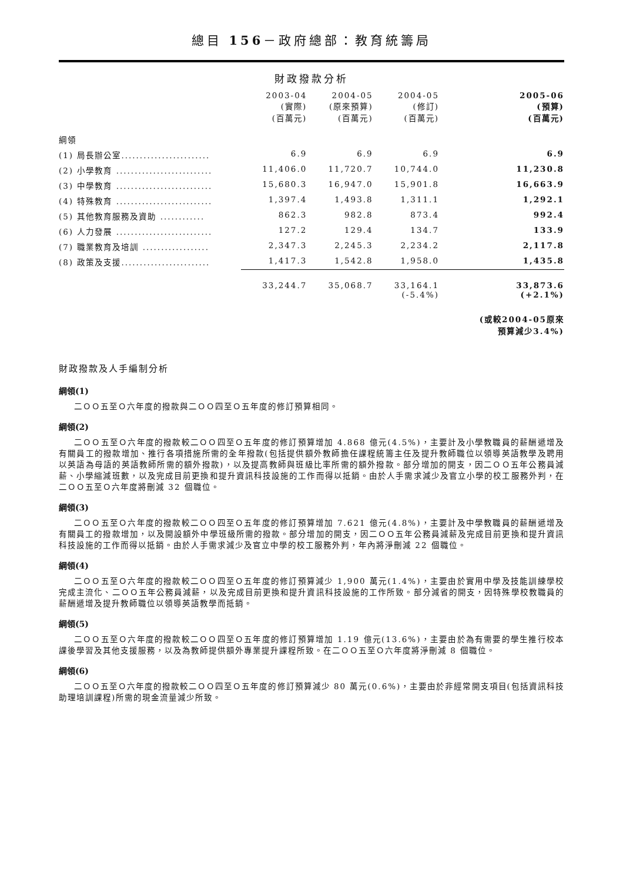總目 156－政府總部：教育統籌局
財政撥款分析
| | 2003-04 (實際) (百萬元) | 2004-05 (原來預算) (百萬元) | 2004-05 (修訂) (百萬元) | 2005-06 (預算) (百萬元) |
| --- | --- | --- | --- | --- |
| 綱領 | | | | |
| (1) 局長辦公室........................ | 6.9 | 6.9 | 6.9 | 6.9 |
| (2) 小學教育 .......................... | 11,406.0 | 11,720.7 | 10,744.0 | 11,230.8 |
| (3) 中學教育 .......................... | 15,680.3 | 16,947.0 | 15,901.8 | 16,663.9 |
| (4) 特殊教育 .......................... | 1,397.4 | 1,493.8 | 1,311.1 | 1,292.1 |
| (5) 其他教育服務及資助 ............ | 862.3 | 982.8 | 873.4 | 992.4 |
| (6) 人力發展 .......................... | 127.2 | 129.4 | 134.7 | 133.9 |
| (7) 職業教育及培訓 .................. | 2,347.3 | 2,245.3 | 2,234.2 | 2,117.8 |
| (8) 政策及支援........................ | 1,417.3 | 1,542.8 | 1,958.0 | 1,435.8 |
| | 33,244.7 | 35,068.7 | 33,164.1 (-5.4%) | 33,873.6 (+2.1%) |
| | | | | (或較2004-05原來 預算減少3.4%) |
財政撥款及人手編制分析
綱領(1)
二ＯＯ五至Ｏ六年度的撥款與二ＯＯ四至Ｏ五年度的修訂預算相同。
綱領(2)
二ＯＯ五至Ｏ六年度的撥款較二ＯＯ四至Ｏ五年度的修訂預算增加 4.868 億元(4.5%)，主要計及小學教職員的薪酬遞增及有關員工的撥款增加、推行各項措施所需的全年撥款(包括提供額外教師擔任課程統籌主任及提升教師職位以領導英語教學及聘用以英語為母語的英語教師所需的額外撥款)，以及提高教師與班級比率所需的額外撥款。部分增加的開支，因二ＯＯ五年公務員減薪、小學縮減班數，以及完成目前更換和提升資訊科技設施的工作而得以抵銷。由於人手需求減少及官立小學的校工服務外判，在二ＯＯ五至Ｏ六年度將刪減 32 個職位。
綱領(3)
二ＯＯ五至Ｏ六年度的撥款較二ＯＯ四至Ｏ五年度的修訂預算增加 7.621 億元(4.8%)，主要計及中學教職員的薪酬遞增及有關員工的撥款增加，以及開設額外中學班級所需的撥款。部分增加的開支，因二ＯＯ五年公務員減薪及完成目前更換和提升資訊科技設施的工作而得以抵銷。由於人手需求減少及官立中學的校工服務外判，年內將淨刪減 22 個職位。
綱領(4)
二ＯＯ五至Ｏ六年度的撥款較二ＯＯ四至Ｏ五年度的修訂預算減少 1,900 萬元(1.4%)，主要由於實用中學及技能訓練學校完成主流化、二ＯＯ五年公務員減薪，以及完成目前更換和提升資訊科技設施的工作所致。部分減省的開支，因特殊學校教職員的薪酬遞增及提升教師職位以領導英語教學而抵銷。
綱領(5)
二ＯＯ五至Ｏ六年度的撥款較二ＯＯ四至Ｏ五年度的修訂預算增加 1.19 億元(13.6%)，主要由於為有需要的學生推行校本課後學習及其他支援服務，以及為教師提供額外專業提升課程所致。在二ＯＯ五至Ｏ六年度將淨刪減 8 個職位。
綱領(6)
二ＯＯ五至Ｏ六年度的撥款較二ＯＯ四至Ｏ五年度的修訂預算減少 80 萬元(0.6%)，主要由於非經常開支項目(包括資訊科技助理培訓課程)所需的現金流量減少所致。